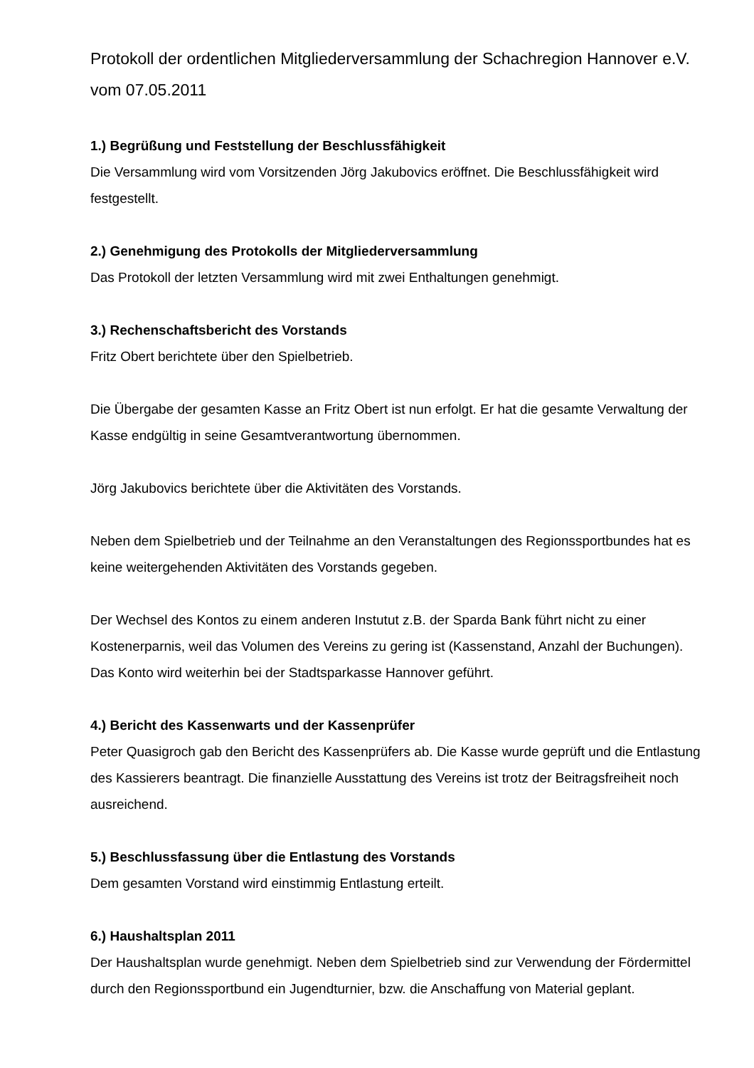Protokoll der ordentlichen Mitgliederversammlung der Schachregion Hannover e.V. vom 07.05.2011
1.) Begrüßung und Feststellung der Beschlussfähigkeit
Die Versammlung wird vom Vorsitzenden Jörg Jakubovics eröffnet. Die Beschlussfähigkeit wird festgestellt.
2.) Genehmigung des Protokolls der Mitgliederversammlung
Das Protokoll der letzten Versammlung wird mit zwei Enthaltungen genehmigt.
3.) Rechenschaftsbericht des Vorstands
Fritz Obert berichtete über den Spielbetrieb.
Die Übergabe der gesamten Kasse an Fritz Obert ist nun erfolgt. Er hat die gesamte Verwaltung der Kasse endgültig in seine Gesamtverantwortung übernommen.
Jörg Jakubovics berichtete über die Aktivitäten des Vorstands.
Neben dem Spielbetrieb und der Teilnahme an den Veranstaltungen des Regionssportbundes hat es keine weitergehenden Aktivitäten des Vorstands gegeben.
Der Wechsel des Kontos zu einem anderen Instutut z.B. der Sparda Bank führt nicht zu einer Kostenerparnis, weil das Volumen des Vereins zu gering ist (Kassenstand, Anzahl der Buchungen). Das Konto wird weiterhin bei der Stadtsparkasse Hannover geführt.
4.) Bericht des Kassenwarts und der Kassenprüfer
Peter Quasigroch gab den Bericht des Kassenprüfers ab. Die Kasse wurde geprüft und die Entlastung des Kassierers beantragt. Die finanzielle Ausstattung des Vereins ist trotz der Beitragsfreiheit noch ausreichend.
5.) Beschlussfassung über die Entlastung des Vorstands
Dem gesamten Vorstand wird einstimmig Entlastung erteilt.
6.) Haushaltsplan 2011
Der Haushaltsplan wurde genehmigt. Neben dem Spielbetrieb sind zur Verwendung der Fördermittel durch den Regionssportbund ein Jugendturnier, bzw. die Anschaffung von Material geplant.